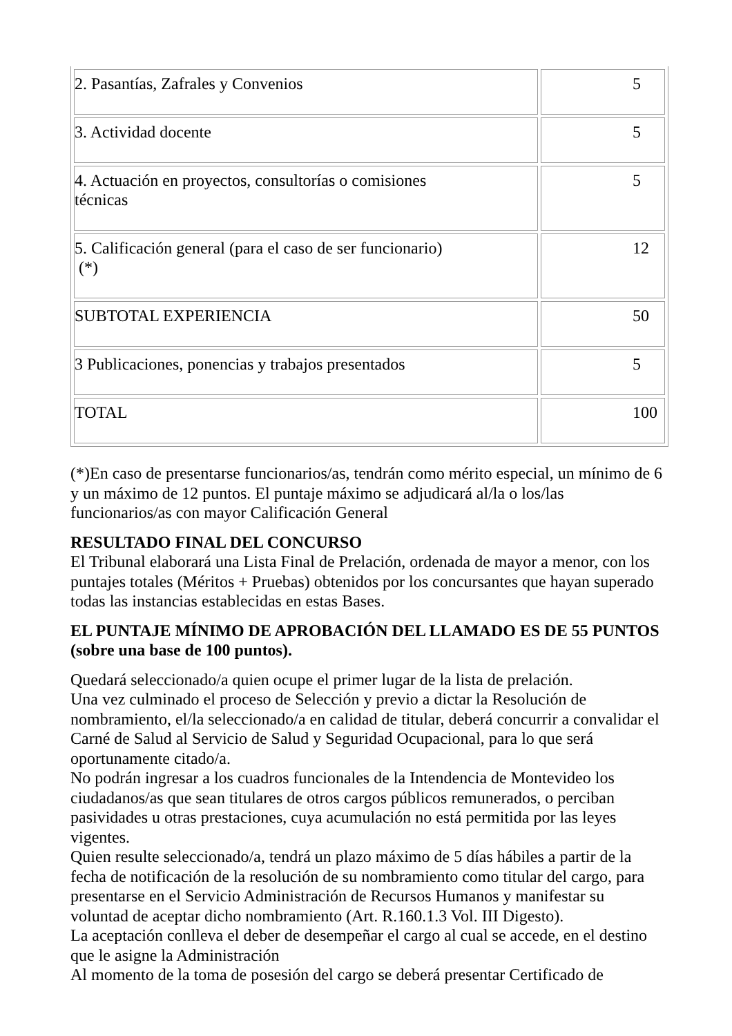| 2. Pasantías, Zafrales y Convenios | 5 |
| 3. Actividad docente | 5 |
| 4. Actuación en proyectos, consultorías o comisiones técnicas | 5 |
| 5. Calificación general (para el caso de ser funcionario) (*) | 12 |
| SUBTOTAL EXPERIENCIA | 50 |
| 3 Publicaciones, ponencias y trabajos presentados | 5 |
| TOTAL | 100 |
(*)En caso de presentarse funcionarios/as, tendrán como mérito especial, un mínimo de 6 y un máximo de 12 puntos. El puntaje máximo se adjudicará al/la o los/las funcionarios/as con mayor Calificación General
RESULTADO FINAL DEL CONCURSO
El Tribunal elaborará una Lista Final de Prelación, ordenada de mayor a menor, con los puntajes totales (Méritos + Pruebas) obtenidos por los concursantes que hayan superado todas las instancias establecidas en estas Bases.
EL PUNTAJE MÍNIMO DE APROBACIÓN DEL LLAMADO ES DE 55 PUNTOS (sobre una base de 100 puntos).
Quedará seleccionado/a quien ocupe el primer lugar de la lista de prelación.
Una vez culminado el proceso de Selección y previo a dictar la Resolución de nombramiento, el/la seleccionado/a en calidad de titular, deberá concurrir a convalidar el Carné de Salud al Servicio de Salud y Seguridad Ocupacional, para lo que será oportunamente citado/a.
No podrán ingresar a los cuadros funcionales de la Intendencia de Montevideo los ciudadanos/as que sean titulares de otros cargos públicos remunerados, o perciban pasividades u otras prestaciones, cuya acumulación no está permitida por las leyes vigentes.
Quien resulte seleccionado/a, tendrá un plazo máximo de 5 días hábiles a partir de la fecha de notificación de la resolución de su nombramiento como titular del cargo, para presentarse en el Servicio Administración de Recursos Humanos y manifestar su voluntad de aceptar dicho nombramiento (Art. R.160.1.3 Vol. III Digesto).
La aceptación conlleva el deber de desempeñar el cargo al cual se accede, en el destino que le asigne la Administración
Al momento de la toma de posesión del cargo se deberá presentar Certificado de